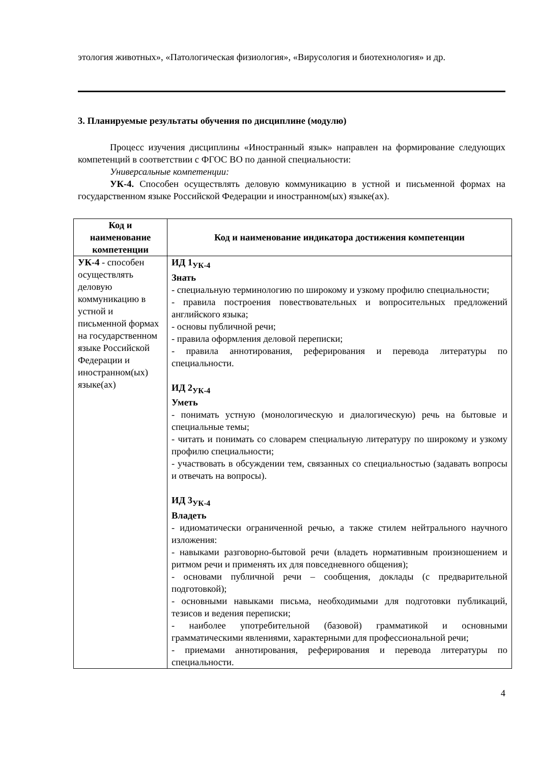этология животных», «Патологическая физиология», «Вирусология и биотехнология» и др.
3. Планируемые результаты обучения по дисциплине (модулю)
Процесс изучения дисциплины «Иностранный язык» направлен на формирование следующих компетенций в соответствии с ФГОС ВО по данной специальности:
Универсальные компетенции:
УК-4. Способен осуществлять деловую коммуникацию в устной и письменной формах на государственном языке Российской Федерации и иностранном(ых) языке(ах).
| Код и наименование компетенции | Код и наименование индикатора достижения компетенции |
| --- | --- |
| УК-4 - способен осуществлять деловую коммуникацию в устной и письменной формах на государственном языке Российской Федерации и иностранном(ых) языке(ах) | ИД 1<sub>УК-4</sub> Знать - специальную терминологию по широкому и узкому профилю специальности; - правила построения повествовательных и вопросительных предложений английского языка; - основы публичной речи; - правила оформления деловой переписки; - правила аннотирования, реферирования и перевода литературы по специальности. ИД 2<sub>УК-4</sub> Уметь - понимать устную (монологическую и диалогическую) речь на бытовые и специальные темы; - читать и понимать со словарем специальную литературу по широкому и узкому профилю специальности; - участвовать в обсуждении тем, связанных со специальностью (задавать вопросы и отвечать на вопросы). ИД 3<sub>УК-4</sub> Владеть - идиоматически ограниченной речью, а также стилем нейтрального научного изложения: - навыками разговорно-бытовой речи (владеть нормативным произношением и ритмом речи и применять их для повседневного общения); - основами публичной речи – сообщения, доклады (с предварительной подготовкой); - основными навыками письма, необходимыми для подготовки публикаций, тезисов и ведения переписки; - наиболее употребительной (базовой) грамматикой и основными грамматическими явлениями, характерными для профессиональной речи; - приемами аннотирования, реферирования и перевода литературы по специальности. |
4